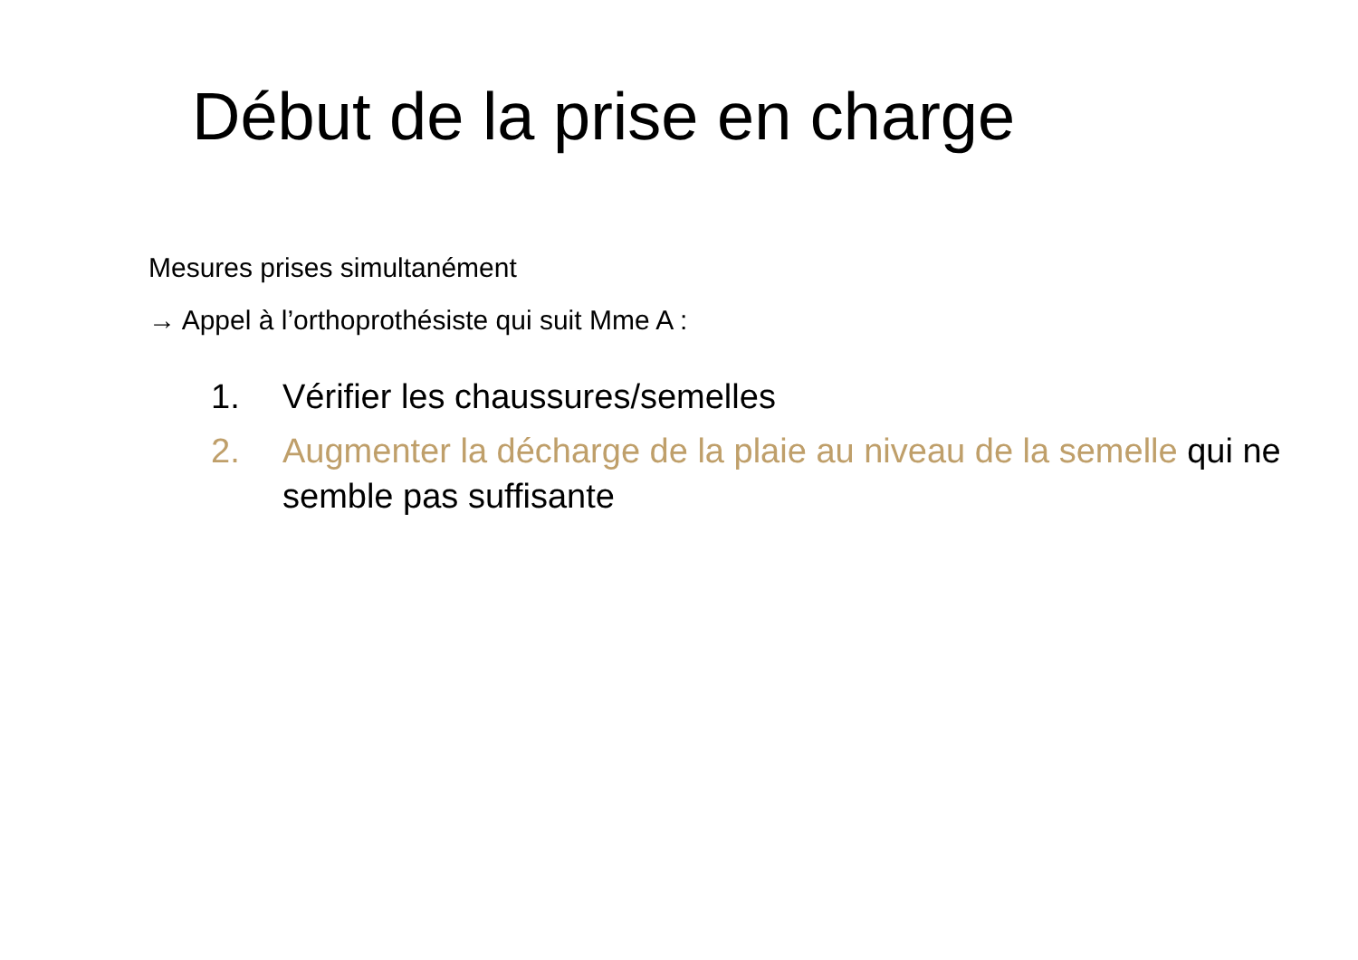Début de la prise en charge
Mesures prises simultanément
→ Appel à l’orthoprothésiste qui suit Mme A :
1. Vérifier les chaussures/semelles
2. Augmenter la décharge de la plaie au niveau de la semelle qui ne semble pas suffisante